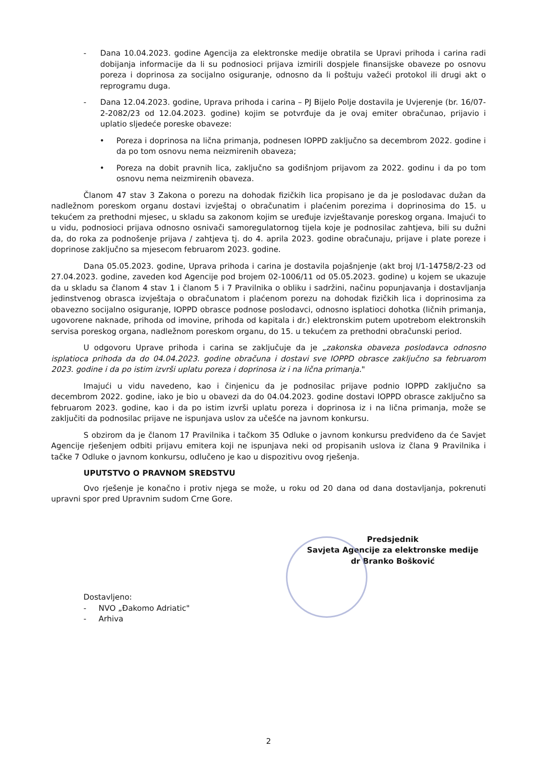- Dana 10.04.2023. godine Agencija za elektronske medije obratila se Upravi prihoda i carina radi dobijanja informacije da li su podnosioci prijava izmirili dospjele finansijske obaveze po osnovu poreza i doprinosa za socijalno osiguranje, odnosno da li poštuju važeći protokol ili drugi akt o reprogramu duga.
- Dana 12.04.2023. godine, Uprava prihoda i carina – PJ Bijelo Polje dostavila je Uvjerenje (br. 16/07-2-2082/23 od 12.04.2023. godine) kojim se potvrđuje da je ovaj emiter obračunao, prijavio i uplatio sljedeće poreske obaveze:
• Poreza i doprinosa na lična primanja, podnesen IOPPD zaključno sa decembrom 2022. godine i da po tom osnovu nema neizmirenih obaveza;
• Poreza na dobit pravnih lica, zaključno sa godišnjom prijavom za 2022. godinu i da po tom osnovu nema neizmirenih obaveza.
Članom 47 stav 3 Zakona o porezu na dohodak fizičkih lica propisano je da je poslodavac dužan da nadležnom poreskom organu dostavi izvještaj o obračunatim i plaćenim porezima i doprinosima do 15. u tekućem za prethodni mjesec, u skladu sa zakonom kojim se uređuje izvještavanje poreskog organa. Imajući to u vidu, podnosioci prijava odnosno osnivači samoregulatornog tijela koje je podnosilac zahtjeva, bili su dužni da, do roka za podnošenje prijava / zahtjeva tj. do 4. aprila 2023. godine obračunaju, prijave i plate poreze i doprinose zaključno sa mjesecom februarom 2023. godine.
Dana 05.05.2023. godine, Uprava prihoda i carina je dostavila pojašnjenje (akt broj I/1-14758/2-23 od 27.04.2023. godine, zaveden kod Agencije pod brojem 02-1006/11 od 05.05.2023. godine) u kojem se ukazuje da u skladu sa članom 4 stav 1 i članom 5 i 7 Pravilnika o obliku i sadržini, načinu popunjavanja i dostavljanja jedinstvenog obrasca izvještaja o obračunatom i plaćenom porezu na dohodak fizičkih lica i doprinosima za obavezno socijalno osiguranje, IOPPD obrasce podnose poslodavci, odnosno isplatioci dohotka (ličnih primanja, ugovorene naknade, prihoda od imovine, prihoda od kapitala i dr.) elektronskim putem upotrebom elektronskih servisa poreskog organa, nadležnom poreskom organu, do 15. u tekućem za prethodni obračunski period.
U odgovoru Uprave prihoda i carina se zaključuje da je „zakonska obaveza poslodavca odnosno isplatioca prihoda da do 04.04.2023. godine obračuna i dostavi sve IOPPD obrasce zaključno sa februarom 2023. godine i da po istim izvrši uplatu poreza i doprinosa iz i na lična primanja."
Imajući u vidu navedeno, kao i činjenicu da je podnosilac prijave podnio IOPPD zaključno sa decembrom 2022. godine, iako je bio u obavezi da do 04.04.2023. godine dostavi IOPPD obrasce zaključno sa februarom 2023. godine, kao i da po istim izvrši uplatu poreza i doprinosa iz i na lična primanja, može se zaključiti da podnosilac prijave ne ispunjava uslov za učešće na javnom konkursu.
S obzirom da je članom 17 Pravilnika i tačkom 35 Odluke o javnom konkursu predviđeno da će Savjet Agencije rješenjem odbiti prijavu emitera koji ne ispunjava neki od propisanih uslova iz člana 9 Pravilnika i tačke 7 Odluke o javnom konkursu, odlučeno je kao u dispozitivu ovog rješenja.
UPUTSTVO O PRAVNOM SREDSTVU
Ovo rješenje je konačno i protiv njega se može, u roku od 20 dana od dana dostavljanja, pokrenuti upravni spor pred Upravnim sudom Crne Gore.
Predsjednik
Savjeta Agencije za elektronske medije
dr Branko Bošković
Dostavljeno:
- NVO „Đakomo Adriatic"
- Arhiva
2